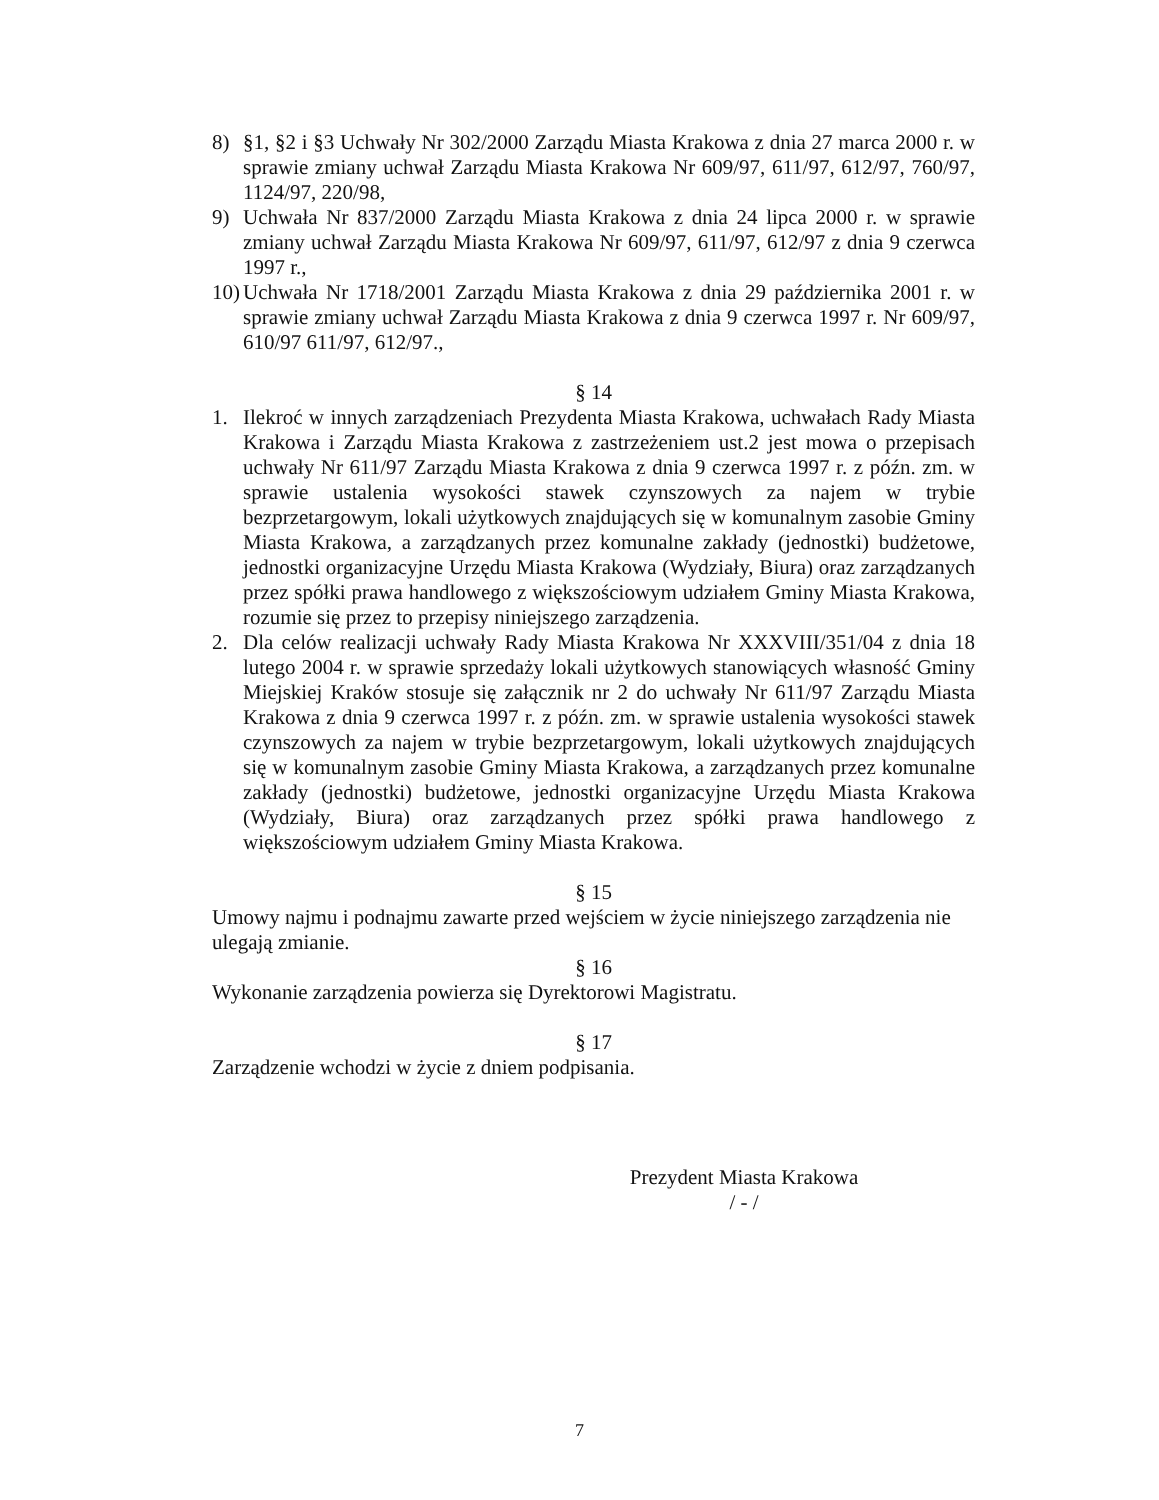8) §1, §2 i §3 Uchwały Nr 302/2000 Zarządu Miasta Krakowa z dnia 27 marca 2000 r. w sprawie zmiany uchwał Zarządu Miasta Krakowa Nr 609/97, 611/97, 612/97, 760/97, 1124/97, 220/98,
9) Uchwała Nr 837/2000 Zarządu Miasta Krakowa z dnia 24 lipca 2000 r. w sprawie zmiany uchwał Zarządu Miasta Krakowa Nr 609/97, 611/97, 612/97 z dnia 9 czerwca 1997 r.,
10)
Uchwała Nr 1718/2001 Zarządu Miasta Krakowa z dnia 29 października 2001 r. w sprawie zmiany uchwał Zarządu Miasta Krakowa z dnia 9 czerwca 1997 r. Nr 609/97, 610/97 611/97, 612/97.,
§ 14
1. Ilekroć w innych zarządzeniach Prezydenta Miasta Krakowa, uchwałach Rady Miasta Krakowa i Zarządu Miasta Krakowa z zastrzeżeniem ust.2 jest mowa o przepisach uchwały Nr 611/97 Zarządu Miasta Krakowa z dnia 9 czerwca 1997 r. z późn. zm. w sprawie ustalenia wysokości stawek czynszowych za najem w trybie bezprzetargowym, lokali użytkowych znajdujących się w komunalnym zasobie Gminy Miasta Krakowa, a zarządzanych przez komunalne zakłady (jednostki) budżetowe, jednostki organizacyjne Urzędu Miasta Krakowa (Wydziały, Biura) oraz zarządzanych przez spółki prawa handlowego z większościowym udziałem Gminy Miasta Krakowa, rozumie się przez to przepisy niniejszego zarządzenia.
2. Dla celów realizacji uchwały Rady Miasta Krakowa Nr XXXVIII/351/04 z dnia 18 lutego 2004 r. w sprawie sprzedaży lokali użytkowych stanowiących własność Gminy Miejskiej Kraków stosuje się załącznik nr 2 do uchwały Nr 611/97 Zarządu Miasta Krakowa z dnia 9 czerwca 1997 r. z późn. zm. w sprawie ustalenia wysokości stawek czynszowych za najem w trybie bezprzetargowym, lokali użytkowych znajdujących się w komunalnym zasobie Gminy Miasta Krakowa, a zarządzanych przez komunalne zakłady (jednostki) budżetowe, jednostki organizacyjne Urzędu Miasta Krakowa (Wydziały, Biura) oraz zarządzanych przez spółki prawa handlowego z większościowym udziałem Gminy Miasta Krakowa.
§ 15
Umowy najmu i podnajmu zawarte przed wejściem w życie niniejszego zarządzenia nie ulegają zmianie.
§ 16
Wykonanie zarządzenia powierza się Dyrektorowi Magistratu.
§ 17
Zarządzenie wchodzi w życie z dniem podpisania.
Prezydent Miasta Krakowa
/ - /
7